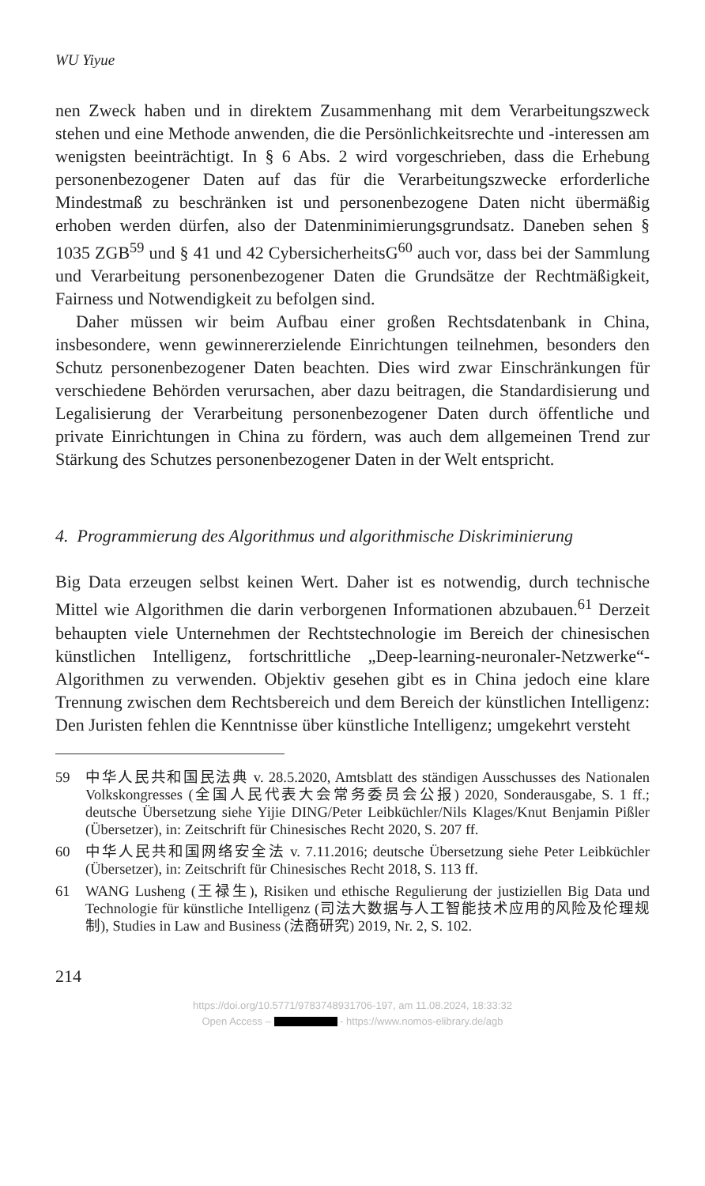WU Yiyue
nen Zweck haben und in direktem Zusammenhang mit dem Verarbeitungszweck stehen und eine Methode anwenden, die die Persönlichkeitsrechte und -interessen am wenigsten beeinträchtigt. In § 6 Abs. 2 wird vorgeschrieben, dass die Erhebung personenbezogener Daten auf das für die Verarbeitungszwecke erforderliche Mindestmaß zu beschränken ist und personenbezogene Daten nicht übermäßig erhoben werden dürfen, also der Datenminimierungsgrundsatz. Daneben sehen § 1035 ZGB<sup>59</sup> und § 41 und 42 CybersicherheitsG<sup>60</sup> auch vor, dass bei der Sammlung und Verarbeitung personenbezogener Daten die Grundsätze der Rechtmäßigkeit, Fairness und Notwendigkeit zu befolgen sind.
Daher müssen wir beim Aufbau einer großen Rechtsdatenbank in China, insbesondere, wenn gewinnererzielende Einrichtungen teilnehmen, besonders den Schutz personenbezogener Daten beachten. Dies wird zwar Einschränkungen für verschiedene Behörden verursachen, aber dazu beitragen, die Standardisierung und Legalisierung der Verarbeitung personenbezogener Daten durch öffentliche und private Einrichtungen in China zu fördern, was auch dem allgemeinen Trend zur Stärkung des Schutzes personenbezogener Daten in der Welt entspricht.
4. Programmierung des Algorithmus und algorithmische Diskriminierung
Big Data erzeugen selbst keinen Wert. Daher ist es notwendig, durch technische Mittel wie Algorithmen die darin verborgenen Informationen abzubauen.<sup>61</sup> Derzeit behaupten viele Unternehmen der Rechtstechnologie im Bereich der chinesischen künstlichen Intelligenz, fortschrittliche „Deep-learning-neuronaler-Netzwerke“-Algorithmen zu verwenden. Objektiv gesehen gibt es in China jedoch eine klare Trennung zwischen dem Rechtsbereich und dem Bereich der künstlichen Intelligenz: Den Juristen fehlen die Kenntnisse über künstliche Intelligenz; umgekehrt versteht
59 中华人民共和国民法典 v. 28.5.2020, Amtsblatt des ständigen Ausschusses des Nationalen Volkskongresses (全国人民代表大会常务委员会公报) 2020, Sonderausgabe, S. 1 ff.; deutsche Übersetzung siehe Yijie DING/Peter Leibküchler/Nils Klages/Knut Benjamin Pißler (Übersetzer), in: Zeitschrift für Chinesisches Recht 2020, S. 207 ff.
60 中华人民共和国网络安全法 v. 7.11.2016; deutsche Übersetzung siehe Peter Leibküchler (Übersetzer), in: Zeitschrift für Chinesisches Recht 2018, S. 113 ff.
61 WANG Lusheng (王禄生), Risiken und ethische Regulierung der justiziellen Big Data und Technologie für künstliche Intelligenz (司法大数据与人工智能技术应用的风险及伦理规制), Studies in Law and Business (法商研究) 2019, Nr. 2, S. 102.
214
https://doi.org/10.5771/9783748931706-197, am 11.08.2024, 18:33:32
Open Access – - https://www.nomos-elibrary.de/agb